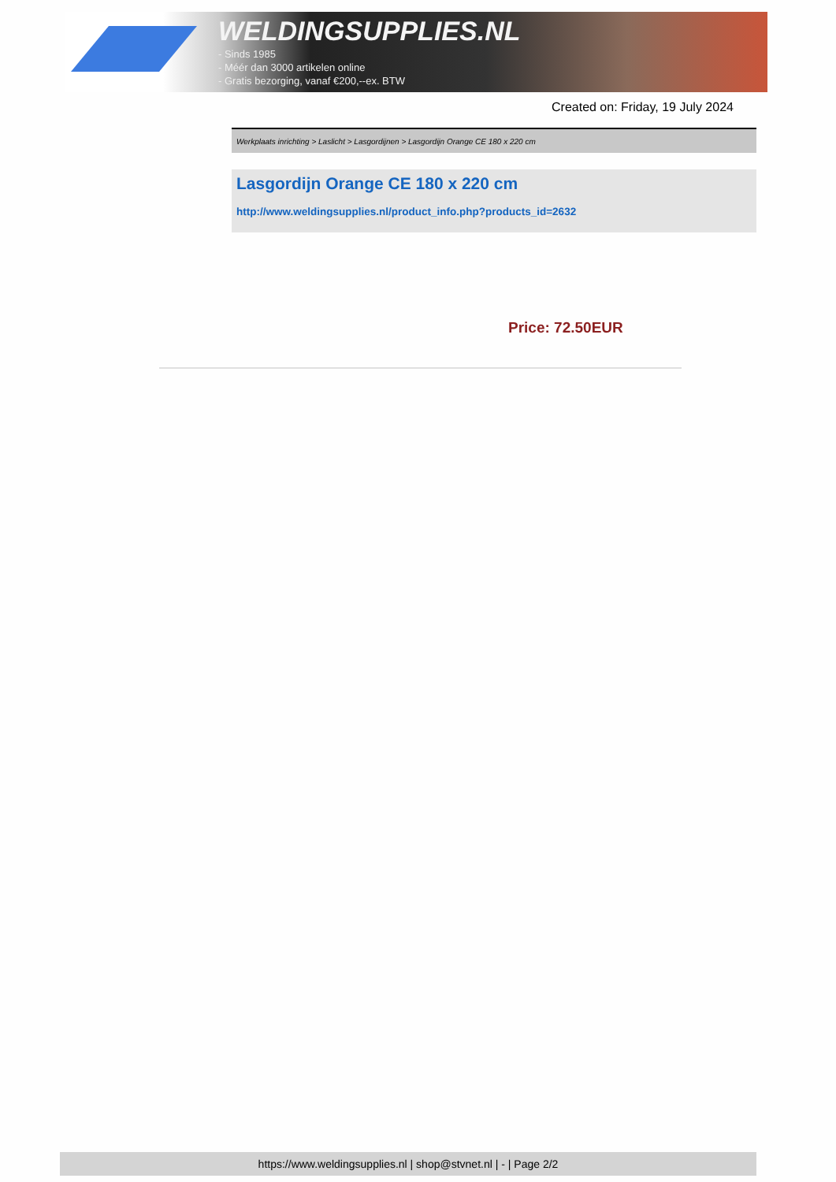WELDINGSUPPLIES.NL
- Sinds 1985
- Méér dan 3000 artikelen online
- Gratis bezorging, vanaf €200,--ex. BTW
Created on: Friday, 19 July 2024
Werkplaats inrichting > Laslicht > Lasgordijnen > Lasgordijn Orange CE 180 x 220 cm
Lasgordijn Orange CE 180 x 220 cm
http://www.weldingsupplies.nl/product_info.php?products_id=2632
Price: 72.50EUR
https://www.weldingsupplies.nl | shop@stvnet.nl | - | Page 2/2